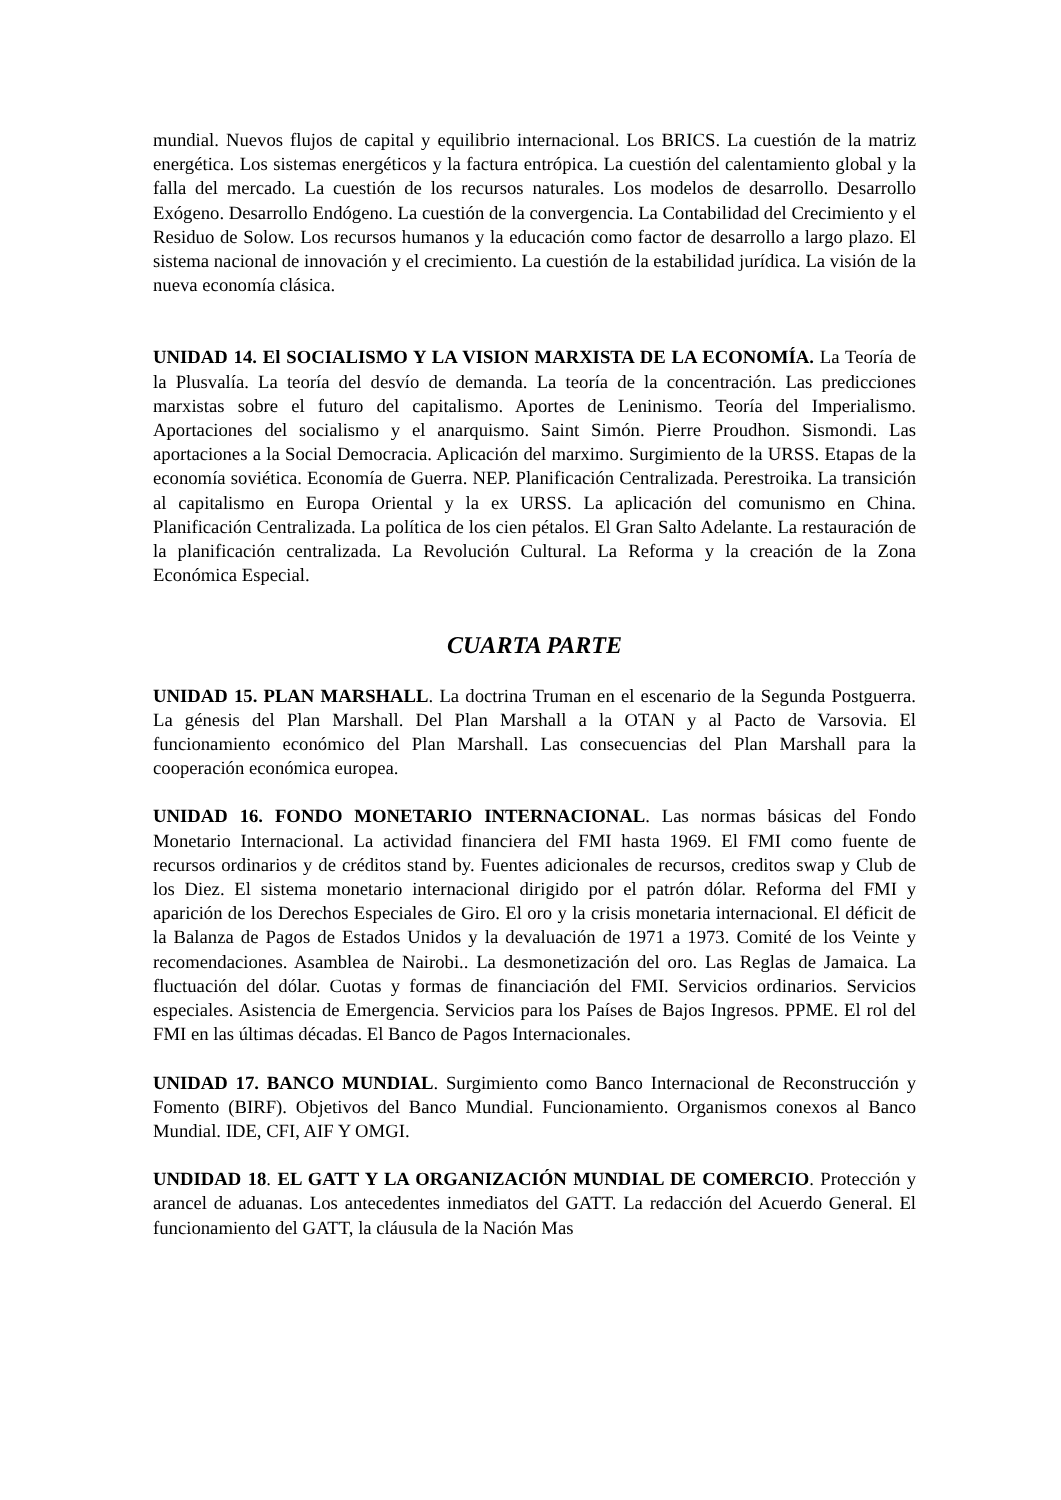mundial. Nuevos flujos de capital y equilibrio internacional. Los BRICS. La cuestión de la matriz energética. Los sistemas energéticos y la factura entrópica. La cuestión del calentamiento global y la falla del mercado. La cuestión de los recursos naturales. Los modelos de desarrollo. Desarrollo Exógeno. Desarrollo Endógeno. La cuestión de la convergencia. La Contabilidad del Crecimiento y el Residuo de Solow. Los recursos humanos y la educación como factor de desarrollo a largo plazo. El sistema nacional de innovación y el crecimiento. La cuestión de la estabilidad jurídica. La visión de la nueva economía clásica.
UNIDAD 14. El SOCIALISMO Y LA VISION MARXISTA DE LA ECONOMÍA. La Teoría de la Plusvalía. La teoría del desvío de demanda. La teoría de la concentración. Las predicciones marxistas sobre el futuro del capitalismo. Aportes de Leninismo. Teoría del Imperialismo. Aportaciones del socialismo y el anarquismo. Saint Simón. Pierre Proudhon. Sismondi. Las aportaciones a la Social Democracia. Aplicación del marximo. Surgimiento de la URSS. Etapas de la economía soviética. Economía de Guerra. NEP. Planificación Centralizada. Perestroika. La transición al capitalismo en Europa Oriental y la ex URSS. La aplicación del comunismo en China. Planificación Centralizada. La política de los cien pétalos. El Gran Salto Adelante. La restauración de la planificación centralizada. La Revolución Cultural. La Reforma y la creación de la Zona Económica Especial.
CUARTA PARTE
UNIDAD 15. PLAN MARSHALL. La doctrina Truman en el escenario de la Segunda Postguerra. La génesis del Plan Marshall. Del Plan Marshall a la OTAN y al Pacto de Varsovia. El funcionamiento económico del Plan Marshall. Las consecuencias del Plan Marshall para la cooperación económica europea.
UNIDAD 16. FONDO MONETARIO INTERNACIONAL. Las normas básicas del Fondo Monetario Internacional. La actividad financiera del FMI hasta 1969. El FMI como fuente de recursos ordinarios y de créditos stand by. Fuentes adicionales de recursos, creditos swap y Club de los Diez. El sistema monetario internacional dirigido por el patrón dólar. Reforma del FMI y aparición de los Derechos Especiales de Giro. El oro y la crisis monetaria internacional. El déficit de la Balanza de Pagos de Estados Unidos y la devaluación de 1971 a 1973. Comité de los Veinte y recomendaciones. Asamblea de Nairobi.. La desmonetización del oro. Las Reglas de Jamaica. La fluctuación del dólar. Cuotas y formas de financiación del FMI. Servicios ordinarios. Servicios especiales. Asistencia de Emergencia. Servicios para los Países de Bajos Ingresos. PPME. El rol del FMI en las últimas décadas. El Banco de Pagos Internacionales.
UNIDAD 17. BANCO MUNDIAL. Surgimiento como Banco Internacional de Reconstrucción y Fomento (BIRF). Objetivos del Banco Mundial. Funcionamiento. Organismos conexos al Banco Mundial. IDE, CFI, AIF Y OMGI.
UNDIDAD 18. EL GATT Y LA ORGANIZACIÓN MUNDIAL DE COMERCIO. Protección y arancel de aduanas. Los antecedentes inmediatos del GATT. La redacción del Acuerdo General. El funcionamiento del GATT, la cláusula de la Nación Mas